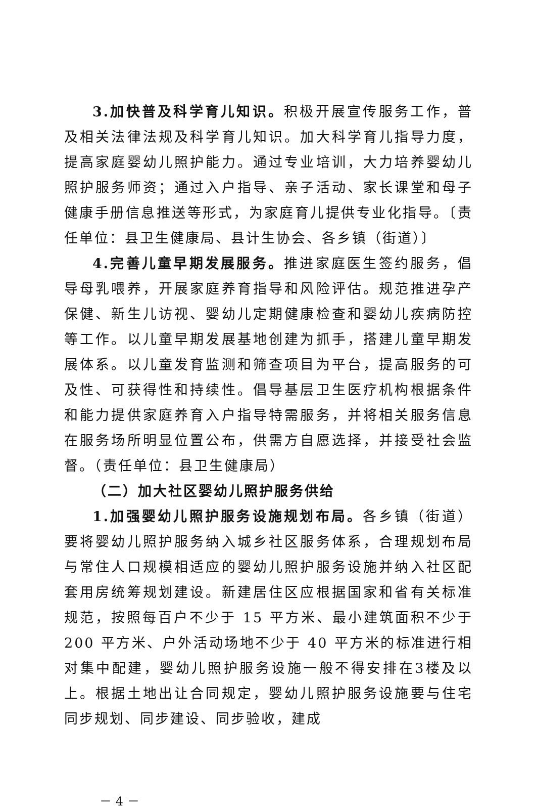3.加快普及科学育儿知识。积极开展宣传服务工作，普及相关法律法规及科学育儿知识。加大科学育儿指导力度，提高家庭婴幼儿照护能力。通过专业培训，大力培养婴幼儿照护服务师资；通过入户指导、亲子活动、家长课堂和母子健康手册信息推送等形式，为家庭育儿提供专业化指导。〔责任单位：县卫生健康局、县计生协会、各乡镇（街道）〕
4.完善儿童早期发展服务。推进家庭医生签约服务，倡导母乳喂养，开展家庭养育指导和风险评估。规范推进孕产保健、新生儿访视、婴幼儿定期健康检查和婴幼儿疾病防控等工作。以儿童早期发展基地创建为抓手，搭建儿童早期发展体系。以儿童发育监测和筛查项目为平台，提高服务的可及性、可获得性和持续性。倡导基层卫生医疗机构根据条件和能力提供家庭养育入户指导特需服务，并将相关服务信息在服务场所明显位置公布，供需方自愿选择，并接受社会监督。（责任单位：县卫生健康局）
（二）加大社区婴幼儿照护服务供给
1.加强婴幼儿照护服务设施规划布局。各乡镇（街道）要将婴幼儿照护服务纳入城乡社区服务体系，合理规划布局与常住人口规模相适应的婴幼儿照护服务设施并纳入社区配套用房统筹规划建设。新建居住区应根据国家和省有关标准规范，按照每百户不少于 15 平方米、最小建筑面积不少于 200 平方米、户外活动场地不少于 40 平方米的标准进行相对集中配建，婴幼儿照护服务设施一般不得安排在3楼及以上。根据土地出让合同规定，婴幼儿照护服务设施要与住宅同步规划、同步建设、同步验收，建成
－ 4 －